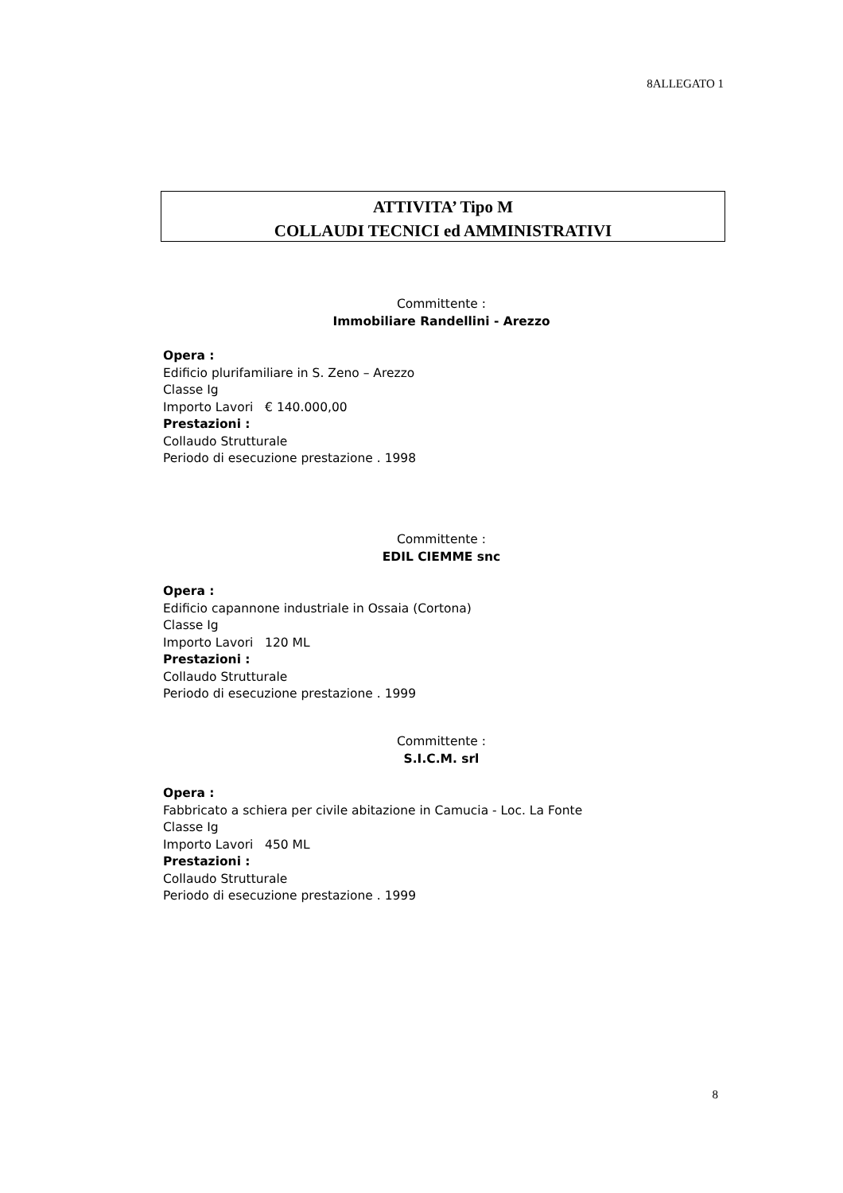8ALLEGATO 1
ATTIVITA’ Tipo M
COLLAUDI TECNICI ed AMMINISTRATIVI
Committente :
Immobiliare Randellini - Arezzo
Opera :
Edificio plurifamiliare in S. Zeno – Arezzo
Classe Ig
Importo Lavori € 140.000,00
Prestazioni :
Collaudo Strutturale
Periodo di esecuzione prestazione . 1998
Committente :
EDIL CIEMME snc
Opera :
Edificio capannone industriale in Ossaia (Cortona)
Classe Ig
Importo Lavori 120 ML
Prestazioni :
Collaudo Strutturale
Periodo di esecuzione prestazione . 1999
Committente :
S.I.C.M. srl
Opera :
Fabbricato a schiera per civile abitazione in Camucia - Loc. La Fonte
Classe Ig
Importo Lavori 450 ML
Prestazioni :
Collaudo Strutturale
Periodo di esecuzione prestazione . 1999
8